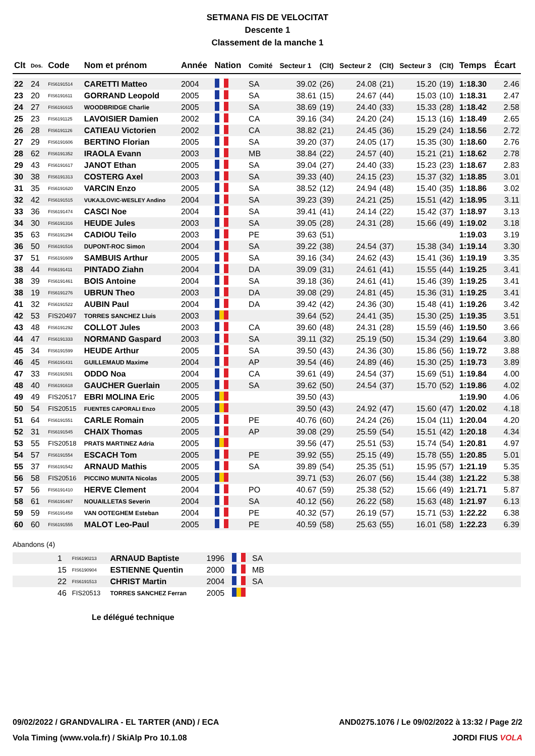SETMANA FIS DE VELOCITAT
Descente 1
Classement de la manche 1
| Clt | Dos. | Code | Nom et prénom | Année | Nation | Comité | Secteur 1 | (Clt) | Secteur 2 | (Clt) | Secteur 3 | (Clt) | Temps | Écart |
| --- | --- | --- | --- | --- | --- | --- | --- | --- | --- | --- | --- | --- | --- | --- |
| 22 | 24 | FIS6191514 | CARETTI Matteo | 2004 | | SA | 39.02 | (26) | 24.08 | (21) | 15.20 | (19) | 1:18.30 | 2.46 |
| 23 | 20 | FIS6191611 | GORRAND Leopold | 2005 | | SA | 38.61 | (15) | 24.67 | (44) | 15.03 | (10) | 1:18.31 | 2.47 |
| 24 | 27 | FIS6191615 | WOODBRIDGE Charlie | 2005 | | SA | 38.69 | (19) | 24.40 | (33) | 15.33 | (28) | 1:18.42 | 2.58 |
| 25 | 23 | FIS6191125 | LAVOISIER Damien | 2002 | | CA | 39.16 | (34) | 24.20 | (24) | 15.13 | (16) | 1:18.49 | 2.65 |
| 26 | 28 | FIS6191126 | CATIEAU Victorien | 2002 | | CA | 38.82 | (21) | 24.45 | (36) | 15.29 | (24) | 1:18.56 | 2.72 |
| 27 | 29 | FIS6191606 | BERTINO Florian | 2005 | | SA | 39.20 | (37) | 24.05 | (17) | 15.35 | (30) | 1:18.60 | 2.76 |
| 28 | 62 | FIS6191352 | IRAOLA Evann | 2003 | | MB | 38.84 | (22) | 24.57 | (40) | 15.21 | (21) | 1:18.62 | 2.78 |
| 29 | 43 | FIS6191617 | JANOT Ethan | 2005 | | SA | 39.04 | (27) | 24.40 | (33) | 15.23 | (23) | 1:18.67 | 2.83 |
| 30 | 38 | FIS6191313 | COSTERG Axel | 2003 | | SA | 39.33 | (40) | 24.15 | (23) | 15.37 | (32) | 1:18.85 | 3.01 |
| 31 | 35 | FIS6191620 | VARCIN Enzo | 2005 | | SA | 38.52 | (12) | 24.94 | (48) | 15.40 | (35) | 1:18.86 | 3.02 |
| 32 | 42 | FIS6191515 | VUKAJLOVIC-WESLEY Andino | 2004 | | SA | 39.23 | (39) | 24.21 | (25) | 15.51 | (42) | 1:18.95 | 3.11 |
| 33 | 36 | FIS6191474 | CASCI Noe | 2004 | | SA | 39.41 | (41) | 24.14 | (22) | 15.42 | (37) | 1:18.97 | 3.13 |
| 34 | 30 | FIS6191316 | HEUDE Jules | 2003 | | SA | 39.05 | (28) | 24.31 | (28) | 15.66 | (49) | 1:19.02 | 3.18 |
| 35 | 63 | FIS6191294 | CADIOU Teilo | 2003 | | PE | 39.63 | (51) | | | | | 1:19.03 | 3.19 |
| 36 | 50 | FIS6191516 | DUPONT-ROC Simon | 2004 | | SA | 39.22 | (38) | 24.54 | (37) | 15.38 | (34) | 1:19.14 | 3.30 |
| 37 | 51 | FIS6191609 | SAMBUIS Arthur | 2005 | | SA | 39.16 | (34) | 24.62 | (43) | 15.41 | (36) | 1:19.19 | 3.35 |
| 38 | 44 | FIS6191411 | PINTADO Ziahn | 2004 | | DA | 39.09 | (31) | 24.61 | (41) | 15.55 | (44) | 1:19.25 | 3.41 |
| 38 | 39 | FIS6191461 | BOIS Antoine | 2004 | | SA | 39.18 | (36) | 24.61 | (41) | 15.46 | (39) | 1:19.25 | 3.41 |
| 38 | 19 | FIS6191276 | UBRUN Theo | 2003 | | DA | 39.08 | (29) | 24.81 | (45) | 15.36 | (31) | 1:19.25 | 3.41 |
| 41 | 32 | FIS6191522 | AUBIN Paul | 2004 | | DA | 39.42 | (42) | 24.36 | (30) | 15.48 | (41) | 1:19.26 | 3.42 |
| 42 | 53 | FIS20497 | TORRES SANCHEZ Lluis | 2003 | | | 39.64 | (52) | 24.41 | (35) | 15.30 | (25) | 1:19.35 | 3.51 |
| 43 | 48 | FIS6191292 | COLLOT Jules | 2003 | | CA | 39.60 | (48) | 24.31 | (28) | 15.59 | (46) | 1:19.50 | 3.66 |
| 44 | 47 | FIS6191333 | NORMAND Gaspard | 2003 | | SA | 39.11 | (32) | 25.19 | (50) | 15.34 | (29) | 1:19.64 | 3.80 |
| 45 | 34 | FIS6191599 | HEUDE Arthur | 2005 | | SA | 39.50 | (43) | 24.36 | (30) | 15.86 | (56) | 1:19.72 | 3.88 |
| 46 | 45 | FIS6191431 | GUILLEMAUD Maxime | 2004 | | AP | 39.54 | (46) | 24.89 | (46) | 15.30 | (25) | 1:19.73 | 3.89 |
| 47 | 33 | FIS6191501 | ODDO Noa | 2004 | | CA | 39.61 | (49) | 24.54 | (37) | 15.69 | (51) | 1:19.84 | 4.00 |
| 48 | 40 | FIS6191618 | GAUCHER Guerlain | 2005 | | SA | 39.62 | (50) | 24.54 | (37) | 15.70 | (52) | 1:19.86 | 4.02 |
| 49 | 49 | FIS20517 | EBRI MOLINA Eric | 2005 | | | 39.50 | (43) | | | | | 1:19.90 | 4.06 |
| 50 | 54 | FIS20515 | FUENTES CAPORALI Enzo | 2005 | | | 39.50 | (43) | 24.92 | (47) | 15.60 | (47) | 1:20.02 | 4.18 |
| 51 | 64 | FIS6191551 | CARLE Romain | 2005 | | PE | 40.76 | (60) | 24.24 | (26) | 15.04 | (11) | 1:20.04 | 4.20 |
| 52 | 31 | FIS6191545 | CHAIX Thomas | 2005 | | AP | 39.08 | (29) | 25.59 | (54) | 15.51 | (42) | 1:20.18 | 4.34 |
| 53 | 55 | FIS20518 | PRATS MARTINEZ Adria | 2005 | | | 39.56 | (47) | 25.51 | (53) | 15.74 | (54) | 1:20.81 | 4.97 |
| 54 | 57 | FIS6191554 | ESCACH Tom | 2005 | | PE | 39.92 | (55) | 25.15 | (49) | 15.78 | (55) | 1:20.85 | 5.01 |
| 55 | 37 | FIS6191542 | ARNAUD Mathis | 2005 | | SA | 39.89 | (54) | 25.35 | (51) | 15.95 | (57) | 1:21.19 | 5.35 |
| 56 | 58 | FIS20516 | PICCINO MUNITA Nicolas | 2005 | | | 39.71 | (53) | 26.07 | (56) | 15.44 | (38) | 1:21.22 | 5.38 |
| 57 | 56 | FIS6191410 | HERVE Clement | 2004 | | PO | 40.67 | (59) | 25.38 | (52) | 15.66 | (49) | 1:21.71 | 5.87 |
| 58 | 61 | FIS6191467 | NOUAILLETAS Severin | 2004 | | SA | 40.12 | (56) | 26.22 | (58) | 15.63 | (48) | 1:21.97 | 6.13 |
| 59 | 59 | FIS6191458 | VAN OOTEGHEM Esteban | 2004 | | PE | 40.32 | (57) | 26.19 | (57) | 15.71 | (53) | 1:22.22 | 6.38 |
| 60 | 60 | FIS6191555 | MALOT Leo-Paul | 2005 | | PE | 40.59 | (58) | 25.63 | (55) | 16.01 | (58) | 1:22.23 | 6.39 |
Abandons (4)
| | 1 | FIS6190213 | ARNAUD Baptiste | 1996 | | SA |
| | 15 | FIS6190904 | ESTIENNE Quentin | 2000 | | MB |
| | 22 | FIS6191513 | CHRIST Martin | 2004 | | SA |
| | 46 | FIS20513 | TORRES SANCHEZ Ferran | 2005 | | |
Le délégué technique
09/02/2022 / GRANDVALIRA - EL TARTER (AND) / ECA AND0275.1076 / Le 09/02/2022 à 13:32 / Page 2/2
Vola Timing (www.vola.fr) / SkiAlp Pro 10.1.08 JORDI FIUS VOLA